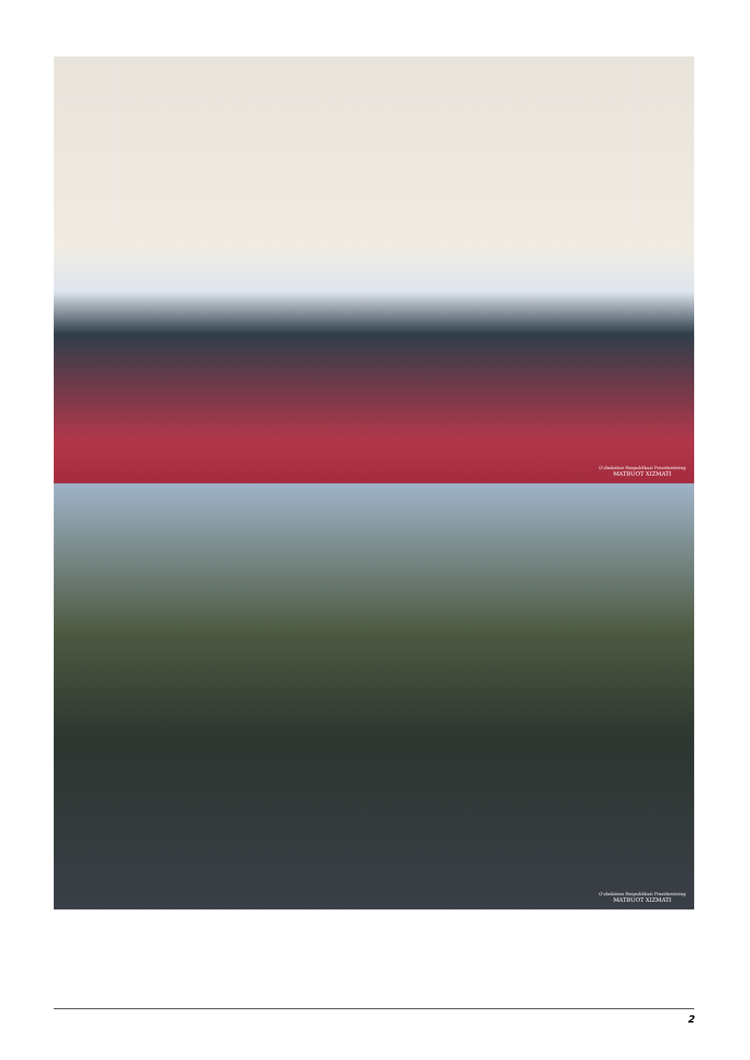O'zbekiston Respublikasi Prezidentining
MATBUOT XIZMATI
O'zbekiston Respublikasi Prezidentining
MATBUOT XIZMATI
2